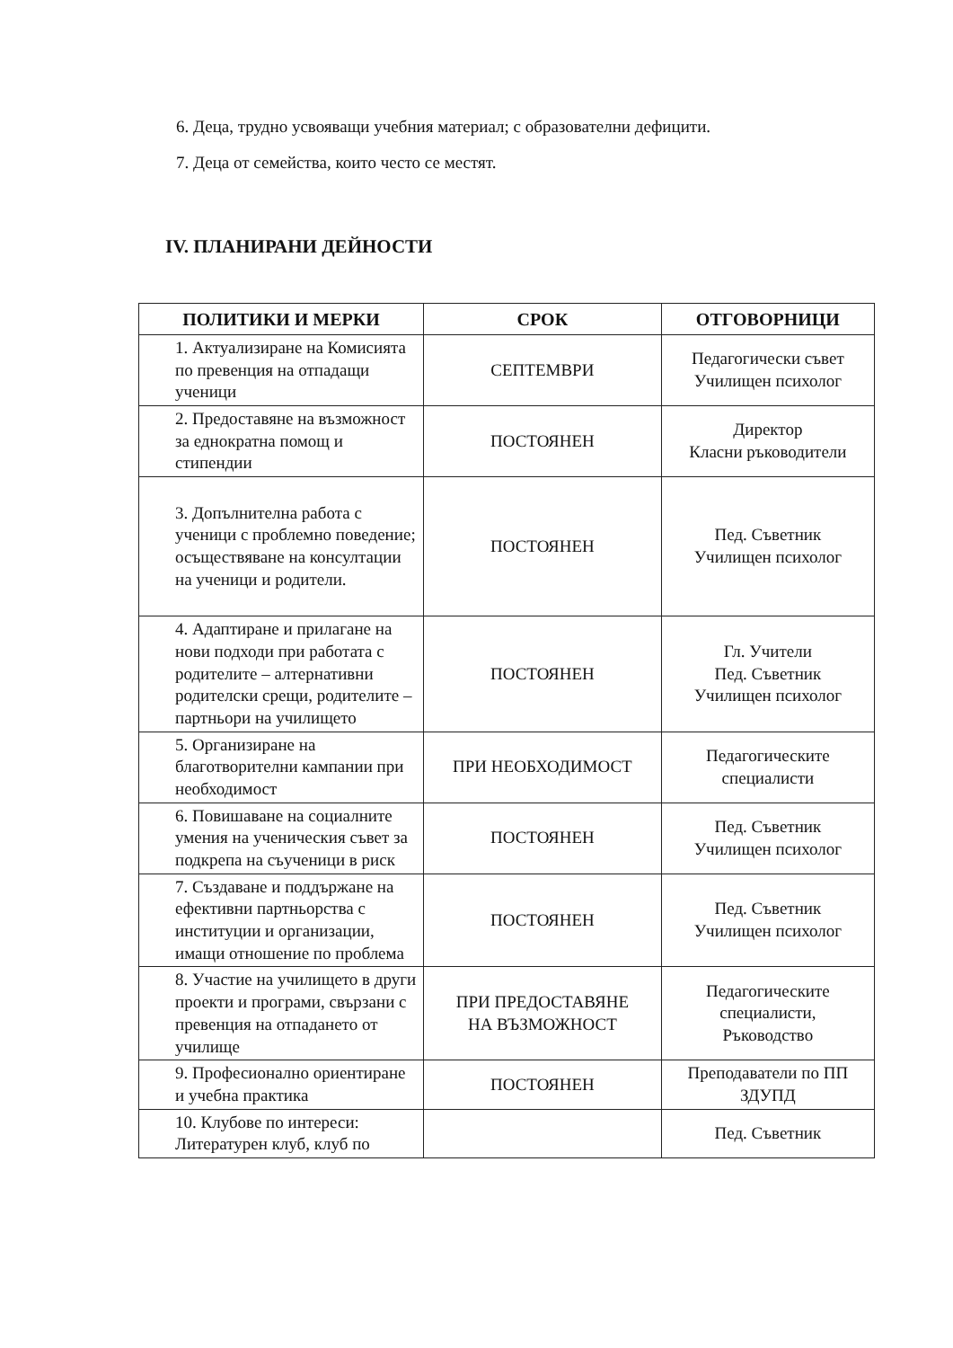6. Деца, трудно усвояващи учебния материал; с образователни дефицити.
7. Деца от семейства, които често се местят.
IV. ПЛАНИРАНИ ДЕЙНОСТИ
| ПОЛИТИКИ И МЕРКИ | СРОК | ОТГОВОРНИЦИ |
| --- | --- | --- |
| 1. Актуализиране на Комисията по превенция на отпадащи ученици | СЕПТЕМВРИ | Педагогически съвет Училищен психолог |
| 2. Предоставяне на възможност за еднократна помощ и стипендии | ПОСТОЯНЕН | Директор Класни ръководители |
| 3. Допълнителна работа с ученици с проблемно поведение; осъществяване на консултации на ученици и родители. | ПОСТОЯНЕН | Пед. Съветник Училищен психолог |
| 4. Адаптиране и прилагане на нови подходи при работата с родителите – алтернативни родителски срещи, родителите – партньори на училището | ПОСТОЯНЕН | Гл. Учители Пед. Съветник Училищен психолог |
| 5. Организиране на благотворителни кампании при необходимост | ПРИ НЕОБХОДИМОСТ | Педагогическите специалисти |
| 6. Повишаване на социалните умения на ученическия съвет за подкрепа на съученици в риск | ПОСТОЯНЕН | Пед. Съветник Училищен психолог |
| 7. Създаване и поддържане на ефективни партньорства с институции и организации, имащи отношение по проблема | ПОСТОЯНЕН | Пед. Съветник Училищен психолог |
| 8. Участие на училището в други проекти и програми, свързани с превенция на отпадането от училище | ПРИ ПРЕДОСТАВЯНЕ НА ВЪЗМОЖНОСТ | Педагогическите специалисти, Ръководство |
| 9. Професионално ориентиране и учебна практика | ПОСТОЯНЕН | Преподаватели по ПП ЗДУПД |
| 10. Клубове по интереси: Литературен клуб, клуб по | | Пед. Съветник |